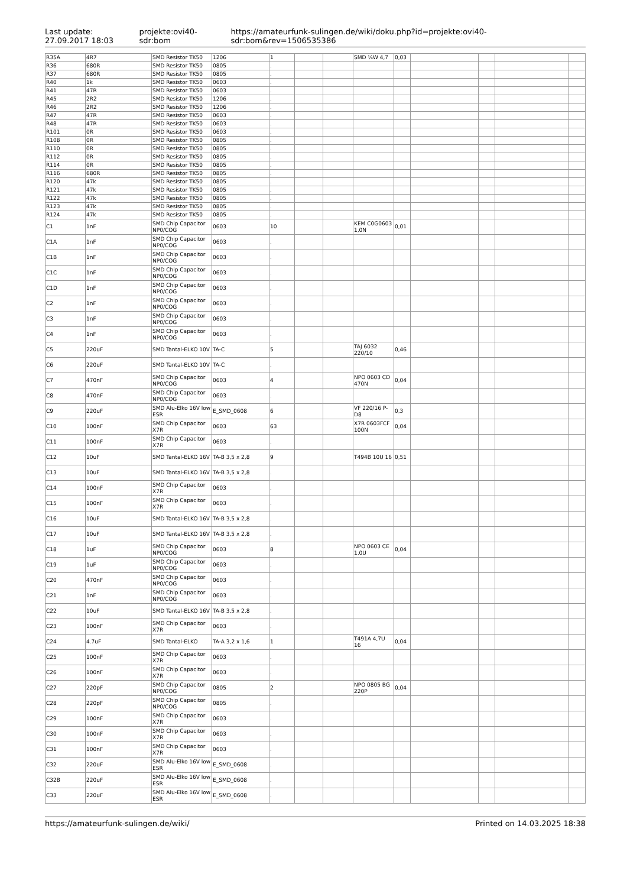Last update:
27.09.2017 18:03
projekte:ovi40-sdr:bom
https://amateurfunk-sulingen.de/wiki/doku.php?id=projekte:ovi40-sdr:bom&rev=1506535386
| R35A | 4R7 | SMD Resistor TK50 | 1206 | 1 | | | SMD ¼W 4,7 | 0,03 | | | | |
| R36 | 680R | SMD Resistor TK50 | 0805 | . | | | | | | | | |
| R37 | 680R | SMD Resistor TK50 | 0805 | . | | | | | | | | |
| R40 | 1k | SMD Resistor TK50 | 0603 | . | | | | | | | | |
| R41 | 47R | SMD Resistor TK50 | 0603 | . | | | | | | | | |
| R45 | 2R2 | SMD Resistor TK50 | 1206 | . | | | | | | | | |
| R46 | 2R2 | SMD Resistor TK50 | 1206 | . | | | | | | | | |
| R47 | 47R | SMD Resistor TK50 | 0603 | . | | | | | | | | |
| R48 | 47R | SMD Resistor TK50 | 0603 | . | | | | | | | | |
| R101 | 0R | SMD Resistor TK50 | 0603 | . | | | | | | | | |
| R108 | 0R | SMD Resistor TK50 | 0805 | . | | | | | | | | |
| R110 | 0R | SMD Resistor TK50 | 0805 | . | | | | | | | | |
| R112 | 0R | SMD Resistor TK50 | 0805 | . | | | | | | | | |
| R114 | 0R | SMD Resistor TK50 | 0805 | . | | | | | | | | |
| R116 | 680R | SMD Resistor TK50 | 0805 | . | | | | | | | | |
| R120 | 47k | SMD Resistor TK50 | 0805 | . | | | | | | | | |
| R121 | 47k | SMD Resistor TK50 | 0805 | . | | | | | | | | |
| R122 | 47k | SMD Resistor TK50 | 0805 | . | | | | | | | | |
| R123 | 47k | SMD Resistor TK50 | 0805 | . | | | | | | | | |
| R124 | 47k | SMD Resistor TK50 | 0805 | . | | | | | | | | |
| C1 | 1nF | SMD Chip Capacitor NP0/COG | 0603 | 10 | | | KEM C0G0603 1,0N | 0,01 | | | | |
| C1A | 1nF | SMD Chip Capacitor NP0/COG | 0603 | . | | | | | | | | |
| C1B | 1nF | SMD Chip Capacitor NP0/COG | 0603 | . | | | | | | | | |
| C1C | 1nF | SMD Chip Capacitor NP0/COG | 0603 | . | | | | | | | | |
| C1D | 1nF | SMD Chip Capacitor NP0/COG | 0603 | . | | | | | | | | |
| C2 | 1nF | SMD Chip Capacitor NP0/COG | 0603 | . | | | | | | | | |
| C3 | 1nF | SMD Chip Capacitor NP0/COG | 0603 | . | | | | | | | | |
| C4 | 1nF | SMD Chip Capacitor NP0/COG | 0603 | . | | | | | | | | |
| C5 | 220uF | SMD Tantal-ELKO 10V | TA-C | 5 | | | TAJ 6032 220/10 | 0,46 | | | | |
| C6 | 220uF | SMD Tantal-ELKO 10V | TA-C | . | | | | | | | | |
| C7 | 470nF | SMD Chip Capacitor NP0/COG | 0603 | 4 | | | NPO 0603 CD 470N | 0,04 | | | | |
| C8 | 470nF | SMD Chip Capacitor NP0/COG | 0603 | . | | | | | | | | |
| C9 | 220uF | SMD Alu-Elko 16V low ESR | E_SMD_0608 | 6 | | | VF 220/16 P-D8 | 0,3 | | | | |
| C10 | 100nF | SMD Chip Capacitor X7R | 0603 | 63 | | | X7R 0603FCF 100N | 0,04 | | | | |
| C11 | 100nF | SMD Chip Capacitor X7R | 0603 | . | | | | | | | | |
| C12 | 10uF | SMD Tantal-ELKO 16V | TA-B 3,5 x 2,8 | 9 | | | T494B 10U 16 | 0,51 | | | | |
| C13 | 10uF | SMD Tantal-ELKO 16V | TA-B 3,5 x 2,8 | . | | | | | | | | |
| C14 | 100nF | SMD Chip Capacitor X7R | 0603 | . | | | | | | | | |
| C15 | 100nF | SMD Chip Capacitor X7R | 0603 | . | | | | | | | | |
| C16 | 10uF | SMD Tantal-ELKO 16V | TA-B 3,5 x 2,8 | . | | | | | | | | |
| C17 | 10uF | SMD Tantal-ELKO 16V | TA-B 3,5 x 2,8 | . | | | | | | | | |
| C18 | 1uF | SMD Chip Capacitor NP0/COG | 0603 | 8 | | | NPO 0603 CE 1,0U | 0,04 | | | | |
| C19 | 1uF | SMD Chip Capacitor NP0/COG | 0603 | . | | | | | | | | |
| C20 | 470nF | SMD Chip Capacitor NP0/COG | 0603 | . | | | | | | | | |
| C21 | 1nF | SMD Chip Capacitor NP0/COG | 0603 | . | | | | | | | | |
| C22 | 10uF | SMD Tantal-ELKO 16V | TA-B 3,5 x 2,8 | . | | | | | | | | |
| C23 | 100nF | SMD Chip Capacitor X7R | 0603 | . | | | | | | | | |
| C24 | 4.7uF | SMD Tantal-ELKO | TA-A 3,2 x 1,6 | 1 | | | T491A 4,7U 16 | 0,04 | | | | |
| C25 | 100nF | SMD Chip Capacitor X7R | 0603 | . | | | | | | | | |
| C26 | 100nF | SMD Chip Capacitor X7R | 0603 | . | | | | | | | | |
| C27 | 220pF | SMD Chip Capacitor NP0/COG | 0805 | 2 | | | NPO 0805 BG 220P | 0,04 | | | | |
| C28 | 220pF | SMD Chip Capacitor NP0/COG | 0805 | . | | | | | | | | |
| C29 | 100nF | SMD Chip Capacitor X7R | 0603 | . | | | | | | | | |
| C30 | 100nF | SMD Chip Capacitor X7R | 0603 | . | | | | | | | | |
| C31 | 100nF | SMD Chip Capacitor X7R | 0603 | . | | | | | | | | |
| C32 | 220uF | SMD Alu-Elko 16V low ESR | E_SMD_0608 | . | | | | | | | | |
| C32B | 220uF | SMD Alu-Elko 16V low ESR | E_SMD_0608 | . | | | | | | | | |
| C33 | 220uF | SMD Alu-Elko 16V low ESR | E_SMD_0608 | . | | | | | | | | |
https://amateurfunk-sulingen.de/wiki/
Printed on 14.03.2025 18:38